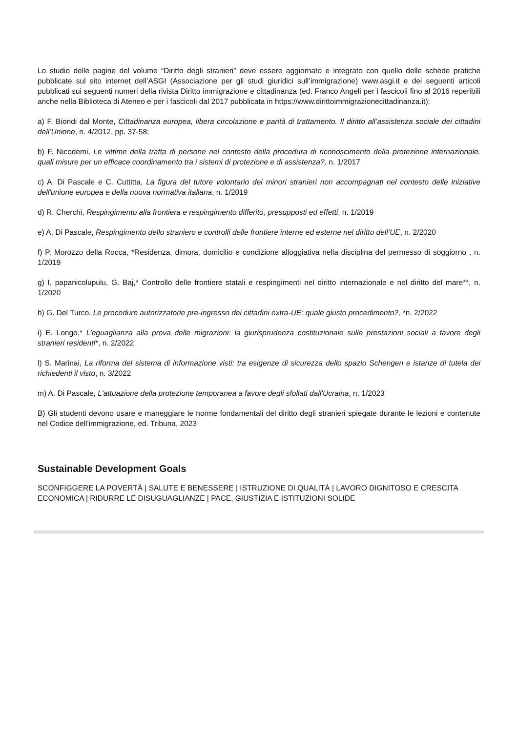Lo studio delle pagine del volume “Diritto degli stranieri” deve essere aggiornato e integrato con quello delle schede pratiche pubblicate sul sito internet dell’ASGI (Associazione per gli studi giuridici sull’immigrazione) www.asgi.it e dei seguenti articoli pubblicati sui seguenti numeri della rivista Diritto immigrazione e cittadinanza (ed. Franco Angeli per i fascicoli fino al 2016 reperibili anche nella Biblioteca di Ateneo e per i fascicoli dal 2017 pubblicata in https://www.dirittoimmigrazionecittadinanza.it):
a) F. Biondi dal Monte, Cittadinanza europea, libera circolazione e parità di trattamento. Il diritto all’assistenza sociale dei cittadini dell’Unione, n. 4/2012, pp. 37-58;
b) F. Nicodemi, Le vittime della tratta di persone nel contesto della procedura di riconoscimento della protezione internazionale. quali misure per un efficace coordinamento tra i sistemi di protezione e di assistenza?, n. 1/2017
c) A. Di Pascale e C. Cuttitta, La figura del tutore volontario dei minori stranieri non accompagnati nel contesto delle iniziative dell'unione europea e della nuova normativa italiana, n. 1/2019
d) R. Cherchi, Respingimento alla frontiera e respingimento differito, presupposti ed effetti, n. 1/2019
e) A, Di Pascale, Respingimento dello straniero e controlli delle frontiere interne ed esterne nel diritto dell’UE, n. 2/2020
f) P. Morozzo della Rocca, *Residenza, dimora, domicilio e condizione alloggiativa nella disciplina del permesso di soggiorno , n. 1/2019
g) I, papanicolupulu, G. Baj,* Controllo delle frontiere statali e respingimenti nel diritto internazionale e nel diritto del mare**, n. 1/2020
h) G. Del Turco, Le procedure autorizzatorie pre-ingresso dei cittadini extra-UE: quale giusto procedimento?, *n. 2/2022
i) E. Longo,* L’eguaglianza alla prova delle migrazioni: la giurisprudenza costituzionale sulle prestazioni sociali a favore degli stranieri residenti*, n. 2/2022
l) S. Marinai, La riforma del sistema di informazione visti: tra esigenze di sicurezza dello spazio Schengen e istanze di tutela dei richiedenti il visto, n. 3/2022
m) A. Di Pascale, L'attuazione della protezione temporanea a favore degli sfollati dall'Ucraina, n. 1/2023
B) Gli studenti devono usare e maneggiare le norme fondamentali del diritto degli stranieri spiegate durante le lezioni e contenute nel Codice dell'immigrazione, ed. Tribuna, 2023
Sustainable Development Goals
SCONFIGGERE LA POVERTÀ | SALUTE E BENESSERE | ISTRUZIONE DI QUALITÁ | LAVORO DIGNITOSO E CRESCITA ECONOMICA | RIDURRE LE DISUGUAGLIANZE | PACE, GIUSTIZIA E ISTITUZIONI SOLIDE